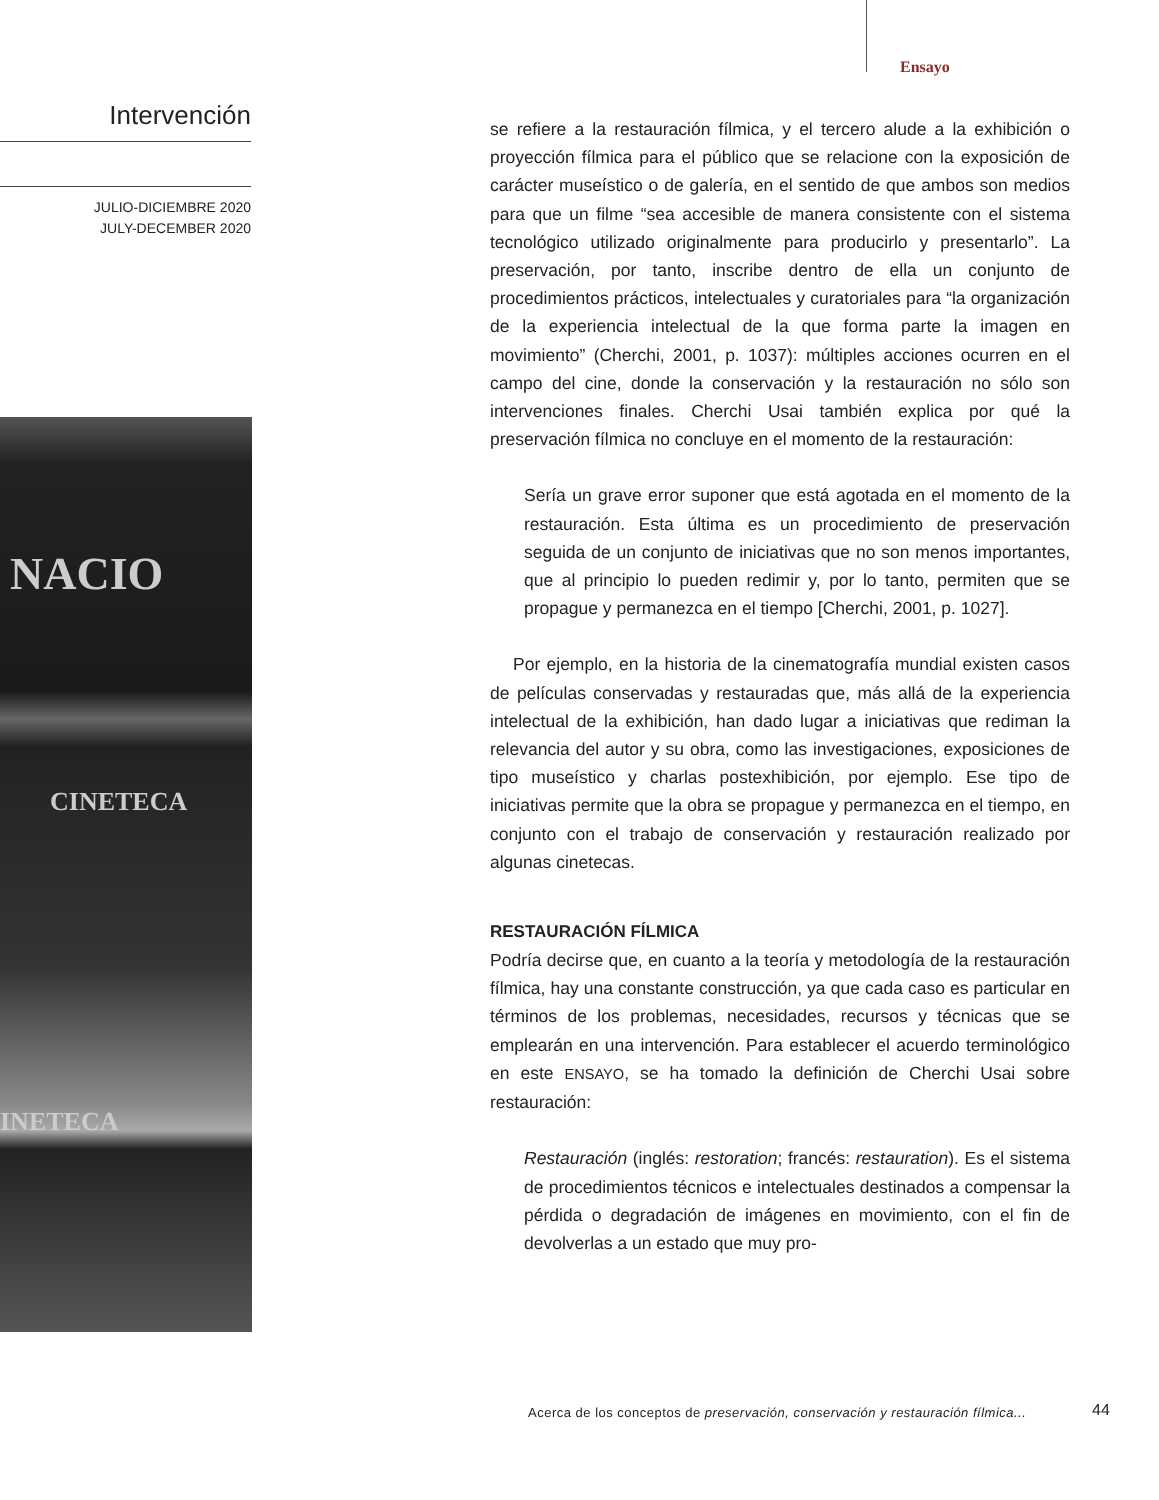Ensayo
Intervención
JULIO-DICIEMBRE 2020
JULY-DECEMBER 2020
NACIO
CINETECA
INETECA
se refiere a la restauración fílmica, y el tercero alude a la exhibición o proyección fílmica para el público que se relacione con la exposición de carácter museístico o de galería, en el sentido de que ambos son medios para que un filme “sea accesible de manera consistente con el sistema tecnológico utilizado originalmente para producirlo y presentarlo”. La preservación, por tanto, inscribe dentro de ella un conjunto de procedimientos prácticos, intelectuales y curatoriales para “la organización de la experiencia intelectual de la que forma parte la imagen en movimiento” (Cherchi, 2001, p. 1037): múltiples acciones ocurren en el campo del cine, donde la conservación y la restauración no sólo son intervenciones finales. Cherchi Usai también explica por qué la preservación fílmica no concluye en el momento de la restauración:
Sería un grave error suponer que está agotada en el momento de la restauración. Esta última es un procedimiento de preservación seguida de un conjunto de iniciativas que no son menos importantes, que al principio lo pueden redimir y, por lo tanto, permiten que se propague y permanezca en el tiempo [Cherchi, 2001, p. 1027].
Por ejemplo, en la historia de la cinematografía mundial existen casos de películas conservadas y restauradas que, más allá de la experiencia intelectual de la exhibición, han dado lugar a iniciativas que rediman la relevancia del autor y su obra, como las investigaciones, exposiciones de tipo museístico y charlas postexhibición, por ejemplo. Ese tipo de iniciativas permite que la obra se propague y permanezca en el tiempo, en conjunto con el trabajo de conservación y restauración realizado por algunas cinetecas.
RESTAURACIÓN FÍLMICA
Podría decirse que, en cuanto a la teoría y metodología de la restauración fílmica, hay una constante construcción, ya que cada caso es particular en términos de los problemas, necesidades, recursos y técnicas que se emplearán en una intervención. Para establecer el acuerdo terminológico en este ENSAYO, se ha tomado la definición de Cherchi Usai sobre restauración:
Restauración (inglés: restoration; francés: restauration). Es el sistema de procedimientos técnicos e intelectuales destinados a compensar la pérdida o degradación de imágenes en movimiento, con el fin de devolverlas a un estado que muy pro-
Acerca de los conceptos de preservación, conservación y restauración fílmica...
44